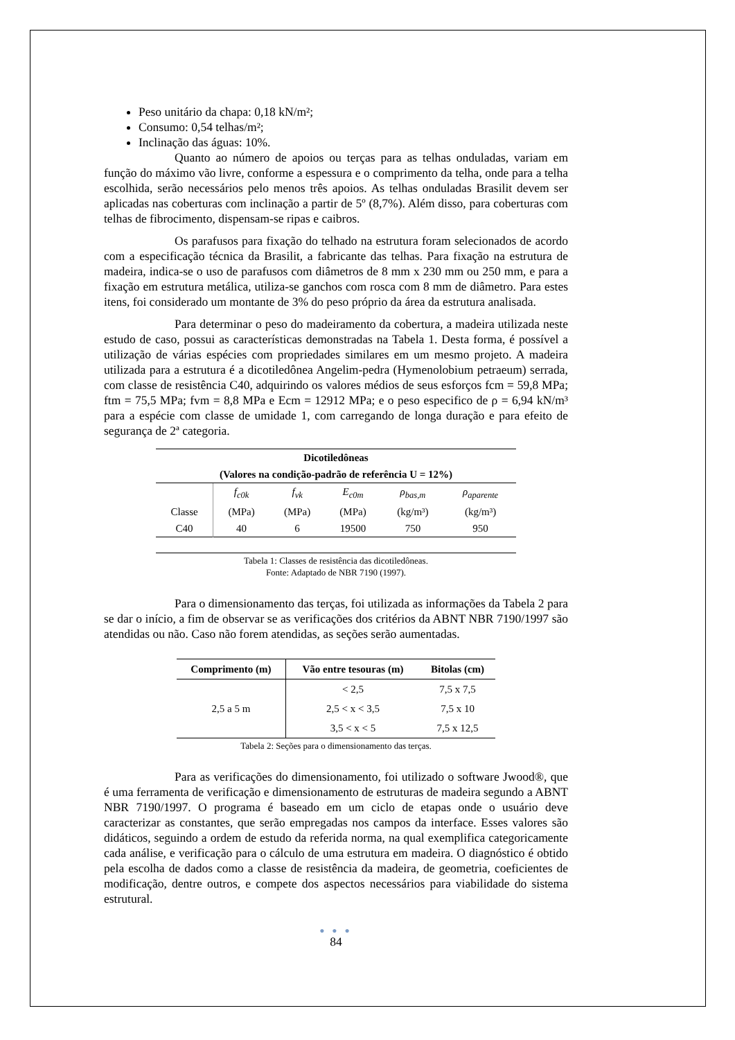Peso unitário da chapa: 0,18 kN/m²;
Consumo: 0,54 telhas/m²;
Inclinação das águas: 10%.
Quanto ao número de apoios ou terças para as telhas onduladas, variam em função do máximo vão livre, conforme a espessura e o comprimento da telha, onde para a telha escolhida, serão necessários pelo menos três apoios. As telhas onduladas Brasilit devem ser aplicadas nas coberturas com inclinação a partir de 5º (8,7%). Além disso, para coberturas com telhas de fibrocimento, dispensam-se ripas e caibros.
Os parafusos para fixação do telhado na estrutura foram selecionados de acordo com a especificação técnica da Brasilit, a fabricante das telhas. Para fixação na estrutura de madeira, indica-se o uso de parafusos com diâmetros de 8 mm x 230 mm ou 250 mm, e para a fixação em estrutura metálica, utiliza-se ganchos com rosca com 8 mm de diâmetro. Para estes itens, foi considerado um montante de 3% do peso próprio da área da estrutura analisada.
Para determinar o peso do madeiramento da cobertura, a madeira utilizada neste estudo de caso, possui as características demonstradas na Tabela 1. Desta forma, é possível a utilização de várias espécies com propriedades similares em um mesmo projeto. A madeira utilizada para a estrutura é a dicotiledônea Angelim-pedra (Hymenolobium petraeum) serrada, com classe de resistência C40, adquirindo os valores médios de seus esforços fcm = 59,8 MPa; ftm = 75,5 MPa; fvm = 8,8 MPa e Ecm = 12912 MPa; e o peso especifico de ρ = 6,94 kN/m³ para a espécie com classe de umidade 1, com carregando de longa duração e para efeito de segurança de 2ª categoria.
| Dicotiledôneas | | | | | |
| --- | --- | --- | --- | --- | --- |
| (Valores na condição-padrão de referência U = 12%) | | | | | |
| | f<sub>c0k</sub> | f<sub>vk</sub> | E<sub>c0m</sub> | ρ<sub>bas,m</sub> | ρ<sub>aparente</sub> |
| Classe | (MPa) | (MPa) | (MPa) | (kg/m³) | (kg/m³) |
| C40 | 40 | 6 | 19500 | 750 | 950 |
Tabela 1: Classes de resistência das dicotiledôneas.
Fonte: Adaptado de NBR 7190 (1997).
Para o dimensionamento das terças, foi utilizada as informações da Tabela 2 para se dar o início, a fim de observar se as verificações dos critérios da ABNT NBR 7190/1997 são atendidas ou não. Caso não forem atendidas, as seções serão aumentadas.
| Comprimento (m) | Vão entre tesouras (m) | Bitolas (cm) |
| --- | --- | --- |
| 2,5 a 5 m | < 2,5 | 7,5 x 7,5 |
| | 2,5 < x < 3,5 | 7,5 x 10 |
| | 3,5 < x < 5 | 7,5 x 12,5 |
Tabela 2: Seções para o dimensionamento das terças.
Para as verificações do dimensionamento, foi utilizado o software Jwood®, que é uma ferramenta de verificação e dimensionamento de estruturas de madeira segundo a ABNT NBR 7190/1997. O programa é baseado em um ciclo de etapas onde o usuário deve caracterizar as constantes, que serão empregadas nos campos da interface. Esses valores são didáticos, seguindo a ordem de estudo da referida norma, na qual exemplifica categoricamente cada análise, e verificação para o cálculo de uma estrutura em madeira. O diagnóstico é obtido pela escolha de dados como a classe de resistência da madeira, de geometria, coeficientes de modificação, dentre outros, e compete dos aspectos necessários para viabilidade do sistema estrutural.
● ● ●
84